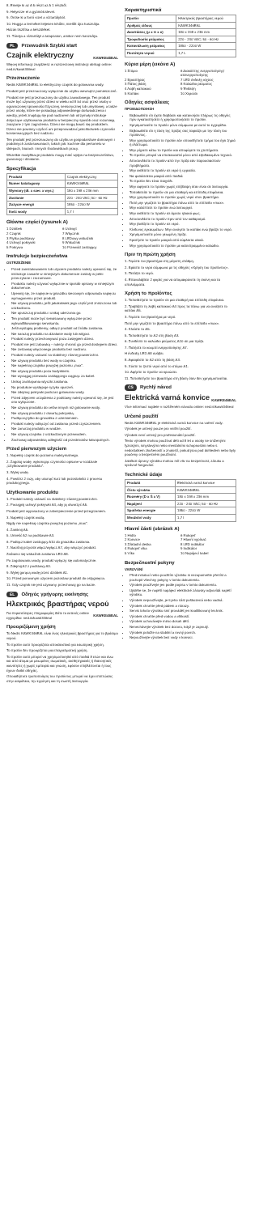8. Emelje ki az A 5 részt az A 1 részből.
9. Helyezze el a gyümölcslevet.
9. Öntse ki a forró vizet a víztartályból.
10. Hagyja a terméket teljesen kihűlni, mielőtt újra használja.
Házán tisztítsa a készüléket.
11. Tárolja a víztartályt a talapzaton, amikor nem használja.
PL Przewodnik Szybki start
Czajnik elektryczny KAWKE46EAL
Więcej informacji znajdziesz w rozszerzonej instrukcji obsługi online: ned.is/kawk346eal
Przeznaczenie
Nedis KAWK346EAL to elektryczny czajnik do gotowania wody.
Produkt jest przeznaczony wyłącznie do użytku wewnątrz pomieszczeń.
Produkt nie jest przeznaczony do użytku zawodowego. Ten produkt może być używany przez dzieci w wieku od 8 lat oraz przez osoby o ograniczonej sprawności fizycznej, sensorycznej lub umysłowej, a także przez osoby, które nie posiadają odpowiedniego doświadczenia i wiedzy, jeżeli znajdują się pod nadzorem lub otrzymały instrukcje dotyczące użytkowania produktu w bezpieczny sposób oraz rozumieją związane z tym zagrożenia. Dzieci nie mogą bawić się produktem. Dzieci nie powinny czyścić ani przeprowadzać jakichkolwiek czynności konserwacyjnych bez nadzoru.
Ten produkt jest przeznaczony do użytku w gospodarstwie domowym i podobnych zastosowaniach, takich jak: kuchnie dla personelu w sklepach, biurach i innych środowiskach pracy.
Wszelkie modyfikacje produktu mogą mieć wpływ na bezpieczeństwo, gwarancję i działanie.
Specyfikacja
| Produkt | Czajnik elektryczny |
| Numer katalogowy | KAWK346EAL |
| Wymiary (dł. x szer. x wys.) | 180 x 198 x 236 mm |
| Zasilanie | 220 - 240 VAC; 50 - 60 Hz |
| Zużycie energii | 1850 - 2200 W |
| Ilość wody | 1,7 l |
Główne części (rysunek A)
1 Dzióbek 6 Uchwyt 2 Czajnik 7 Włącznik 3 Płytka podstawy 8 LEDowy wskaźnik 4 Uchwyt pokrywki 9 Wskaźnik 5 Pokrywa 10 Przewód zasilający
Instrukcje bezpieczeństwa
OSTRZEŻENIE
Przed zainstalowaniem lub użyciem produktu należy upewnić się, że instrukcje zawarte w niniejszym dokumencie zostały w pełni przeczytane i zrozumiane.
Produktu należy używać wyłącznie w sposób opisany w niniejszym dokumencie.
Upewnij się, że napięcie w gniazdku sieciowym odpowiada napięciu wymaganemu przez produkt.
Nie używaj produktu, jeśli jakakolwiek jego część jest zniszczona lub uszkodzona.
Nie upuszczaj produktu i unikaj uderzania go.
Ten produkt może być serwisowany wyłącznie przez wykwalifikowanego serwisanta.
Jeśli wystąpią problemy, odłącz produkt od źródła zasilania.
Nie narażaj produktu na działanie wody lub wilgoci.
Produkt należy przechowywać poza zasięgiem dzieci.
Produkt nie jest zabawką – należy chronić go przed dostępem dzieci.
Nie zostawiaj włączonego produktu bez nadzoru.
Produkt należy ustawić na stabilnej i równej powierzchni.
Nie używaj produktu bez wody w czajniku.
Nie napełniaj czajnika powyżej poziomu „max”.
Nie używaj produktu poza budynkiem.
Nie wyciągaj przewodu zasilającego ciągnąc za kabel.
Unikaj zachlapania wtyczki zasilania.
Na produkcie występuje ryzyko oparzeń.
Nie zdejmuj pokrywki podczas gotowania wody.
Przed zdjęciem urządzenia z podstawy należy upewnić się, że jest ono wyłączone.
Nie używaj produktu do celów innych niż gotowanie wody.
Nie używaj produktu z otwartą pokrywką.
Podłączaj tylko do gniazdka z uziemieniem.
Produkt należy odłączyć od zasilania przed czyszczeniem.
Nie zanurzaj produktu w wodzie.
Nie używaj czajnika z uszkodzonym przewodem.
Zachowaj odpowiednią odległość od przedmiotów łatwopalnych.
Przed pierwszym użyciem
1. Napełnij czajnik do poziomu maksymalnego.
2. Zagotuj wodę, wykonując czynności opisane w rozdziale „Użytkowanie produktu”.
3. Wylej wodę.
4. Powtórz 2 razy, aby usunąć kurz lub pozostałości z procesu produkcyjnego.
Użytkowanie produktu
1. Produkt należy ustawić na stabilnej i równej powierzchni.
2. Pociągnij uchwyt pokrywki A4, aby ją otworzyć A5.
Produkt jest wyposażony w zabezpieczenie przed przegrzaniem.
3. Napełnij czajnik wodą.
Nigdy nie napełniaj czajnika powyżej poziomu „max”.
4. Zamknij A5.
5. Umieść A2 na podstawie A3.
6. Podłącz kabel zasilający A10 do gniazdka zasilania.
7. Naciśnij przycisk włącz/wyłącz A7, aby włączyć produkt.
Zaświeci się wskaźnik zasilania LED A8.
Po zagotowaniu wody, produkt wyłączy się automatycznie.
8. Zdejmij A2 z podstawy A3.
9. Wylej gorącą wodę przez dzióbek A1.
10. Przed ponownym użyciem pozostaw produkt do ostygnięcia.
11. Gdy czajnik nie jest używany, przechowuj go na bazie.
EL Οδηγός γρήγορης εκκίνησης
Ηλεκτρικός βραστήρας νερού KAWKE46EAL
Για περισσότερες πληροφορίες δείτε το εκτενές online εγχειρίδιο: ned.is/kawk346eal
Προοριζόμενη χρήση
Το Nedis KAWK346EAL είναι ένας ηλεκτρικός βραστήρας για το βράσιμο νερού.
Το προϊόν αυτό προορίζεται αποκλειστικά για εσωτερική χρήση.
Το προϊόν δεν προορίζεται για επαγγελματική χρήση.
Το προϊόν αυτό μπορεί να χρησιμοποιηθεί από παιδιά 8 ετών και άνω και από άτομα με μειωμένες σωματικές, αισθητηριακές ή διανοητικές ικανότητες ή χωρίς εμπειρία και γνώση, εφόσον επιβλέπονται ή τους έχουν δοθεί οδηγίες.
Οποιαδήποτε τροποποίηση του προϊόντος μπορεί να έχει επιπτώσεις στην ασφάλεια, την εγγύηση και τη σωστή λειτουργία.
Χαρακτηριστικά
| Προϊόν | Ηλεκτρικός βραστήρας νερού |
| Αριθμός είδους | KAWK346EAL |
| Διαστάσεις (μ x π x υ) | 180 x 198 x 236 mm |
| Τροφοδοσία ρεύματος | 220 - 240 VAC; 50 - 60 Hz |
| Κατανάλωση ρεύματος | 1850 - 2200 W |
| Ποσότητα νερού | 1,7 L |
Κύρια μέρη (εικόνα A)
1 Στόμιο 6 Διακόπτης ενεργοποίησης/απενεργοποίησης 2 Βραστήρας 7 LED ένδειξη ισχύος 3 Πάτος βάση 8 Καλώδιο ρεύματος 4 Λαβή καπακιού 9 Ένδειξη 5 Καπάκι 10 Χερούλι
Οδηγίες ασφάλειας
ΠΡΟΕΙΔΟΠΟΙΗΣΗ
Βεβαιωθείτε ότι έχετε διαβάσει και κατανοήσει πλήρως τις οδηγίες πριν εγκαταστήσετε ή χρησιμοποιήσετε το προϊόν.
Χρησιμοποιείτε το προϊόν μόνο σύμφωνα με αυτό το εγχειρίδιο.
Βεβαιωθείτε ότι η τάση της πρίζας σας ταιριάζει με την τάση του προϊόντος.
Μην χρησιμοποιείτε το προϊόν εάν οποιοδήποτε τμήμα του έχει ζημιά ή ελάττωμα.
Μην ρίχνετε κάτω το προϊόν και αποφύγετε τα χτυπήματα.
Το προϊόν μπορεί να επισκευαστεί μόνο από εξειδικευμένο τεχνικό.
Αποσυνδέστε το προϊόν από την πρίζα εάν παρουσιαστούν προβλήματα.
Μην εκθέτετε το προϊόν σε νερό ή υγρασία.
Να φυλάσσεται μακριά από παιδιά.
Το προϊόν δεν είναι παιχνίδι.
Μην αφήνετε το προϊόν χωρίς επίβλεψη όταν είναι σε λειτουργία.
Τοποθετείτε το προϊόν σε μια σταθερή και επίπεδη επιφάνεια.
Μην χρησιμοποιείτε το προϊόν χωρίς νερό στον βραστήρα.
Ποτέ μην γεμίζετε το βραστήρα πάνω από το επίπεδο «max».
Μην καλύπτετε το προϊόν ενώ λειτουργεί.
Μην εκθέτετε το προϊόν σε άμεσο ηλιακό φως.
Αποσυνδέστε το προϊόν πριν από τον καθαρισμό.
Μην βυθίζετε το προϊόν σε νερό.
Κίνδυνος εγκαυμάτων. Μην ανοίγετε το καπάκι ενώ βράζει το νερό.
Χρησιμοποιείτε μόνο γειωμένη πρίζα.
Κρατήστε το προϊόν μακριά από εύφλεκτα υλικά.
Μην χρησιμοποιείτε το προϊόν με κατεστραμμένο καλώδιο.
Πριν τη πρώτη χρήση
1. Γεμίστε τον βραστήρα στη μέγιστη στάθμη.
2. Βράστε το νερό σύμφωνα με τις οδηγίες «Χρήση του προϊόντος».
3. Πετάξτε το νερό.
4. Επαναλάβετε 2 φορές για να απομακρύνετε τη σκόνη και τα υπολείμματα.
Χρήση το προϊόντος
1. Τοποθετήστε το προϊόν σε μια σταθερή και επίπεδη επιφάνεια.
2. Τραβήξτε τη λαβή καπακιού A4 προς τα πάνω για να ανοίξετε το καπάκι A5.
3. Γεμίστε τον βραστήρα με νερό.
Ποτέ μην γεμίζετε το βραστήρα πάνω από το επίπεδο «max».
4. Κλείστε το A5.
5. Τοποθετήστε το A2 στη βάση A3.
6. Συνδέστε το καλώδιο ρεύματος A10 σε μια πρίζα.
7. Πατήστε το κουμπί ενεργοποίησης A7.
Η ένδειξη LED A8 ανάβει.
8. Αφαιρέστε το A2 από τη βάση A3.
9. Χύστε το ζεστό νερό από το στόμιο A1.
10. Αφήστε το προϊόν να κρυώσει.
11. Τοποθετήστε τον βραστήρα στη βάση όταν δεν χρησιμοποιείται.
CS Rychlý návod
Elektrická varná konvice KAWKE46EAL
Více informací najdete v rozšířeném návodu online: ned.is/kawk346eal
Určené použití
Nedis KAWK346EAL je elektrická varná konvice na vaření vody.
Výrobek je určený pouze pro vnitřní použití.
Výrobek není určený pro profesionální použití.
Tento výrobek mohou používat děti od 8 let a osoby se sníženými fyzickými, smyslovými nebo mentálními schopnostmi nebo s nedostatkem zkušeností a znalostí, pokud jsou pod dohledem nebo byly poučeny o bezpečném používání.
Jakékoli úpravy výrobku mohou mít vliv na bezpečnost, záruku a správné fungování.
Technické údaje
| Produkt | Elektrická varná konvice |
| Číslo výrobku | KAWK346EAL |
| Rozměry (D x Š x V) | 180 x 198 x 236 mm |
| Napájení | 220 - 240 VAC; 50 - 60 Hz |
| Spotřeba energie | 1850 - 2200 W |
| Množství vody | 1,7 l |
Hlavní části (obrázek A)
1 Hrdlo 6 Rukojeť 2 Konvice 7 Hlavní vypínač 3 Základní deska 8 LED indikátor 4 Rukojeť víka 9 Indikátor 5 Víko 10 Napájecí kabel
Bezpečnostní pokyny
VAROVÁNÍ
Před instalací nebo použitím výrobku si nezapomeňte přečíst a pochopit všechny pokyny v tomto dokumentu.
Výrobek používejte jen podle popisu v tomto dokumentu.
Ujistěte se, že napětí napájecí elektrické zásuvky odpovídá napětí výrobku.
Výrobek nepoužívejte, je-li jeho část poškozená nebo vadná.
Výrobek chraňte před pádem a nárazy.
Servis tohoto výrobku smí provádět jen kvalifikovaný technik.
Výrobek chraňte před vodou a vlhkostí.
Výrobek uchovávejte mimo dosah dětí.
Nenechávejte výrobek bez dozoru, když je zapnutý.
Výrobek položte na stabilní a rovný povrch.
Nepoužívejte výrobek bez vody v konvici.